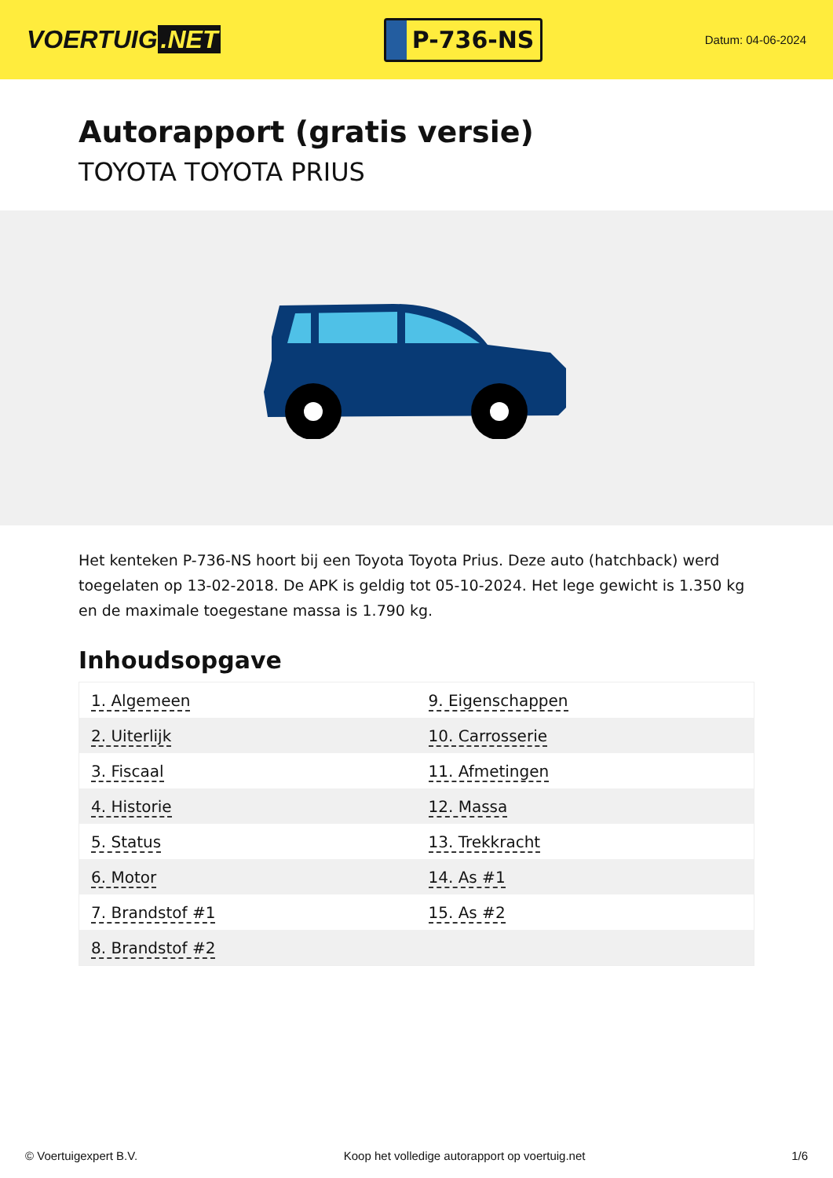VOERTUIG.NET
P-736-NS
Datum: 04-06-2024
Autorapport (gratis versie)
TOYOTA TOYOTA PRIUS
Het kenteken P-736-NS hoort bij een Toyota Toyota Prius. Deze auto (hatchback) werd toegelaten op 13-02-2018. De APK is geldig tot 05-10-2024. Het lege gewicht is 1.350 kg en de maximale toegestane massa is 1.790 kg.
Inhoudsopgave
| 1. Algemeen | 9. Eigenschappen |
| 2. Uiterlijk | 10. Carrosserie |
| 3. Fiscaal | 11. Afmetingen |
| 4. Historie | 12. Massa |
| 5. Status | 13. Trekkracht |
| 6. Motor | 14. As #1 |
| 7. Brandstof #1 | 15. As #2 |
| 8. Brandstof #2 | |
© Voertuigexpert B.V. Koop het volledige autorapport op voertuig.net 1/6